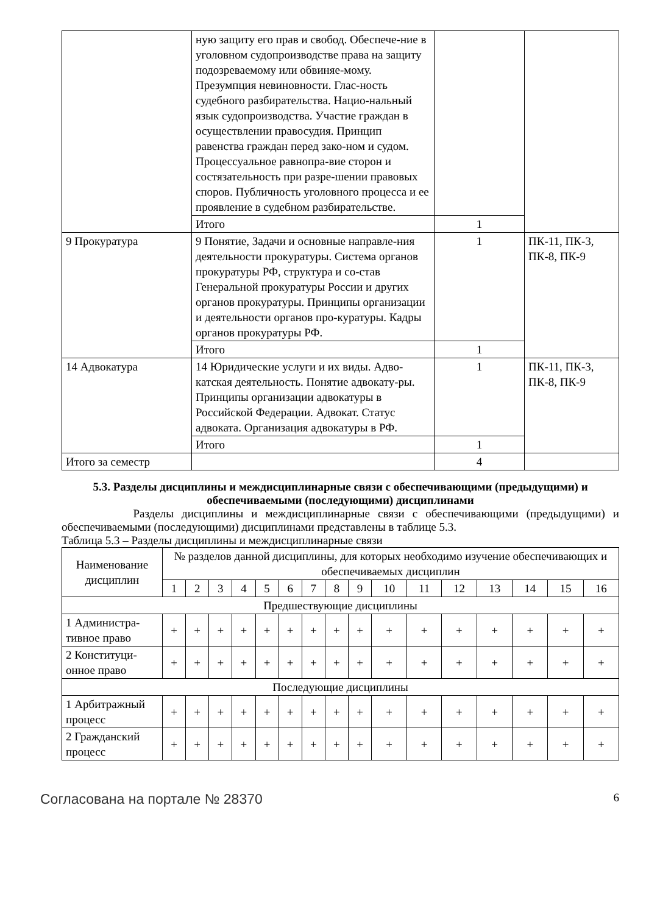| | ную защиту его прав и свобод. Обеспече-ние в уголовном судопроизводстве права на защиту подозреваемому или обвиняе-мому. Презумпция невиновности. Глас-ность судебного разбирательства. Нацио-нальный язык судопроизводства. Участие граждан в осуществлении правосудия. Принцип равенства граждан перед зако-ном и судом. Процессуальное равнопра-вие сторон и состязательность при разре-шении правовых споров. Публичность уголовного процесса и ее проявление в судебном разбирательстве. | | |
| | Итого | 1 | |
| 9 Прокуратура | 9 Понятие, Задачи и основные направле-ния деятельности прокуратуры. Система органов прокуратуры РФ, структура и со-став Генеральной прокуратуры России и других органов прокуратуры. Принципы организации и деятельности органов про-куратуры. Кадры органов прокуратуры РФ. | 1 | ПК-11, ПК-3, ПК-8, ПК-9 |
| | Итого | 1 | |
| 14 Адвокатура | 14 Юридические услуги и их виды. Адво-катская деятельность. Понятие адвокату-ры. Принципы организации адвокатуры в Российской Федерации. Адвокат. Статус адвоката. Организация адвокатуры в РФ. | 1 | ПК-11, ПК-3, ПК-8, ПК-9 |
| | Итого | 1 | |
| Итого за семестр | | 4 | |
5.3. Разделы дисциплины и междисциплинарные связи с обеспечивающими (предыдущими) и обеспечиваемыми (последующими) дисциплинами
Разделы дисциплины и междисциплинарные связи с обеспечивающими (предыдущими) и обеспечиваемыми (последующими) дисциплинами представлены в таблице 5.3.
Таблица 5.3 – Разделы дисциплины и междисциплинарные связи
| Наименование дисциплин | № разделов данной дисциплины, для которых необходимо изучение обеспечивающих и обеспечиваемых дисциплин | | | | | | | | | | | | | | | |
| | 1 | 2 | 3 | 4 | 5 | 6 | 7 | 8 | 9 | 10 | 11 | 12 | 13 | 14 | 15 | 16 |
| Предшествующие дисциплины | | | | | | | | | | | | | | | | |
| 1 Администра-тивное право | + | + | + | + | + | + | + | + | + | + | + | + | + | + | + | + |
| 2 Конституци-онное право | + | + | + | + | + | + | + | + | + | + | + | + | + | + | + | + |
| Последующие дисциплины | | | | | | | | | | | | | | | | |
| 1 Арбитражный процесс | + | + | + | + | + | + | + | + | + | + | + | + | + | + | + | + |
| 2 Гражданский процесс | + | + | + | + | + | + | + | + | + | + | + | + | + | + | + | + |
Согласована на портале № 28370 6